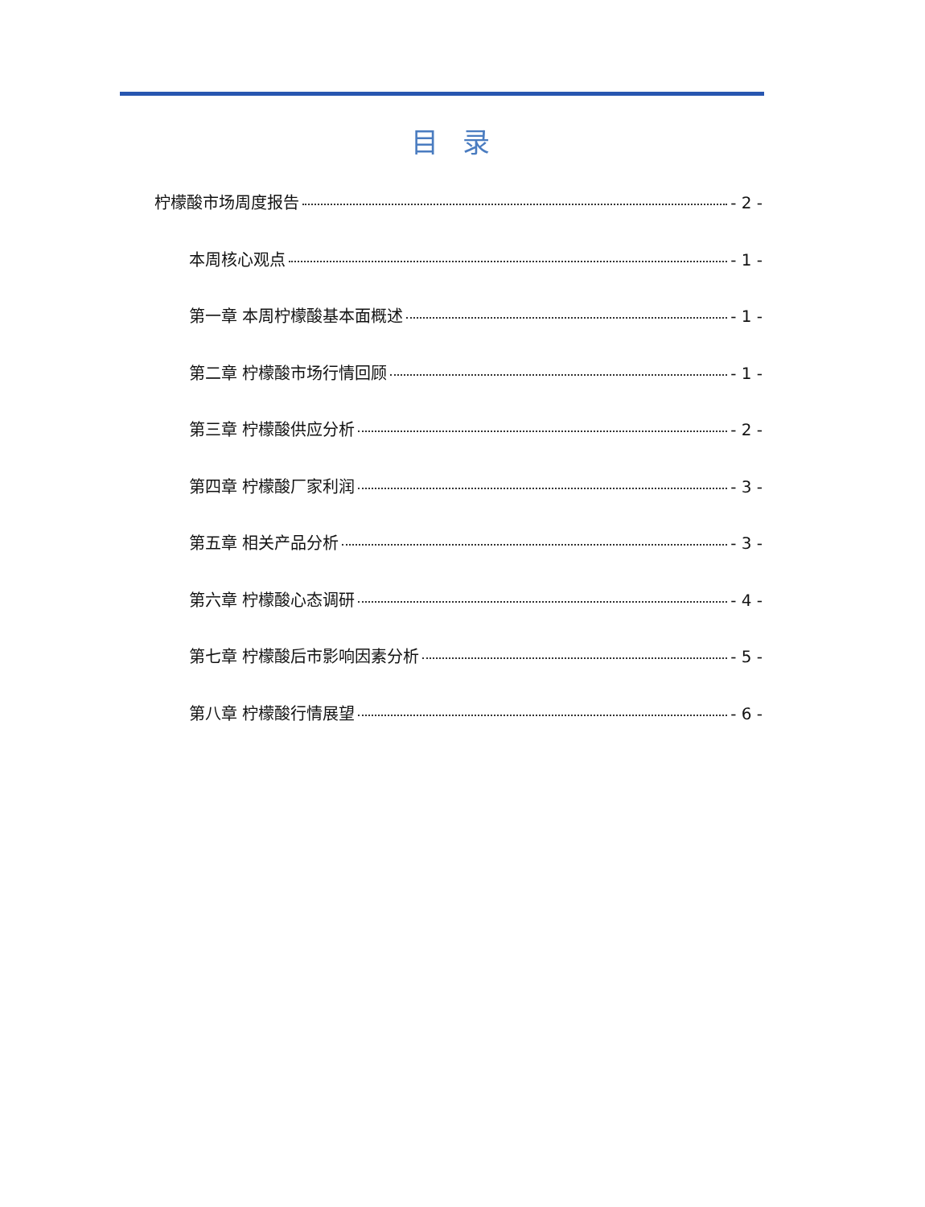目录
柠檬酸市场周度报告 - 2 -
本周核心观点 - 1 -
第一章 本周柠檬酸基本面概述 - 1 -
第二章 柠檬酸市场行情回顾 - 1 -
第三章 柠檬酸供应分析 - 2 -
第四章 柠檬酸厂家利润 - 3 -
第五章 相关产品分析 - 3 -
第六章 柠檬酸心态调研 - 4 -
第七章 柠檬酸后市影响因素分析 - 5 -
第八章 柠檬酸行情展望 - 6 -